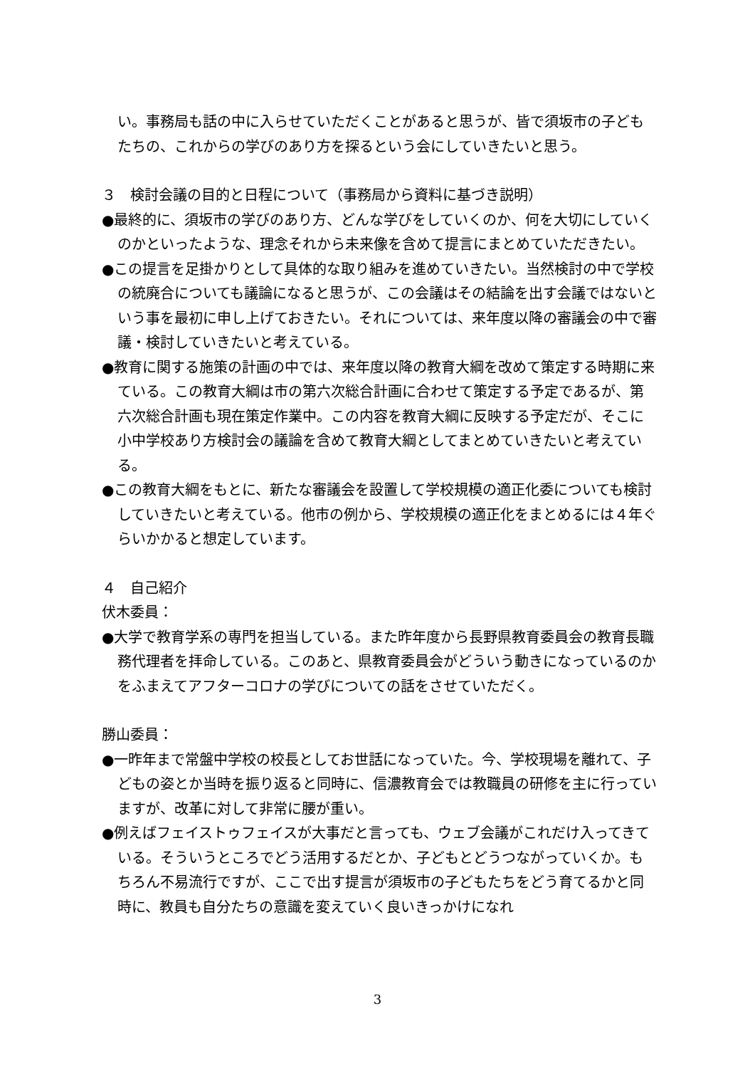い。事務局も話の中に入らせていただくことがあると思うが、皆で須坂市の子どもたちの、これからの学びのあり方を探るという会にしていきたいと思う。
３　検討会議の目的と日程について（事務局から資料に基づき説明）
●最終的に、須坂市の学びのあり方、どんな学びをしていくのか、何を大切にしていくのかといったような、理念それから未来像を含めて提言にまとめていただきたい。
●この提言を足掛かりとして具体的な取り組みを進めていきたい。当然検討の中で学校の統廃合についても議論になると思うが、この会議はその結論を出す会議ではないという事を最初に申し上げておきたい。それについては、来年度以降の審議会の中で審議・検討していきたいと考えている。
●教育に関する施策の計画の中では、来年度以降の教育大綱を改めて策定する時期に来ている。この教育大綱は市の第六次総合計画に合わせて策定する予定であるが、第六次総合計画も現在策定作業中。この内容を教育大綱に反映する予定だが、そこに小中学校あり方検討会の議論を含めて教育大綱としてまとめていきたいと考えている。
●この教育大綱をもとに、新たな審議会を設置して学校規模の適正化委についても検討していきたいと考えている。他市の例から、学校規模の適正化をまとめるには４年ぐらいかかると想定しています。
４　自己紹介
伏木委員：
●大学で教育学系の専門を担当している。また昨年度から長野県教育委員会の教育長職務代理者を拝命している。このあと、県教育委員会がどういう動きになっているのかをふまえてアフターコロナの学びについての話をさせていただく。
勝山委員：
●一昨年まで常盤中学校の校長としてお世話になっていた。今、学校現場を離れて、子どもの姿とか当時を振り返ると同時に、信濃教育会では教職員の研修を主に行っていますが、改革に対して非常に腰が重い。
●例えばフェイストゥフェイスが大事だと言っても、ウェブ会議がこれだけ入ってきている。そういうところでどう活用するだとか、子どもとどうつながっていくか。もちろん不易流行ですが、ここで出す提言が須坂市の子どもたちをどう育てるかと同時に、教員も自分たちの意識を変えていく良いきっかけになれ
3